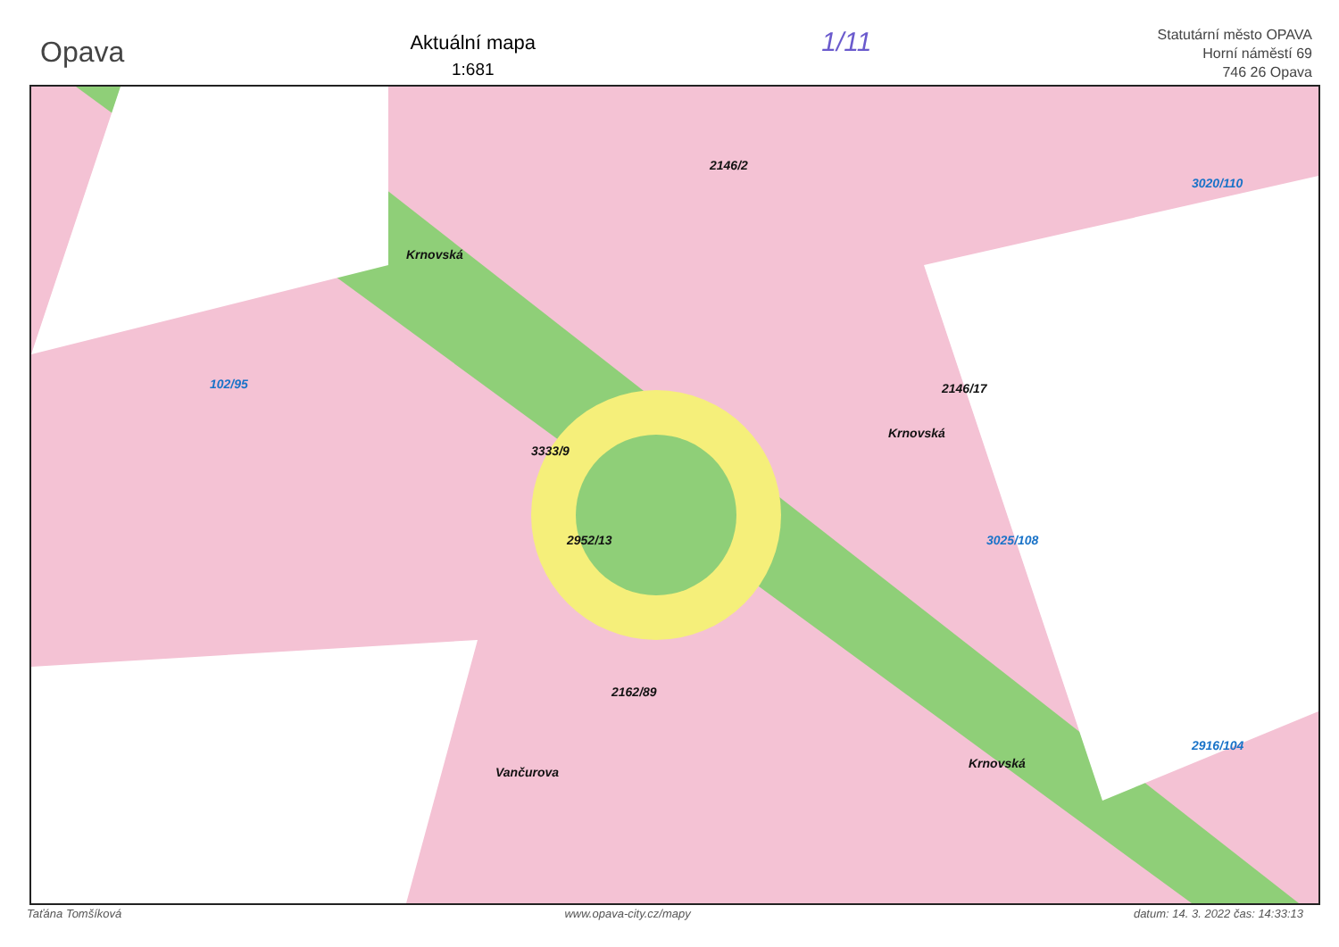Opava
Aktuální mapa
1:681
1/11
Statutární město OPAVA
Horní náměstí 69
746 26 Opava
Krnovská
Krnovská
Vančurova
Krnovská
102/95
3020/110
3025/108
2916/104
2146/2
2146/17
3333/9
2952/13
2162/89
Taťána Tomšíková www.opava-city.cz/mapy datum: 14. 3. 2022 čas: 14:33:13